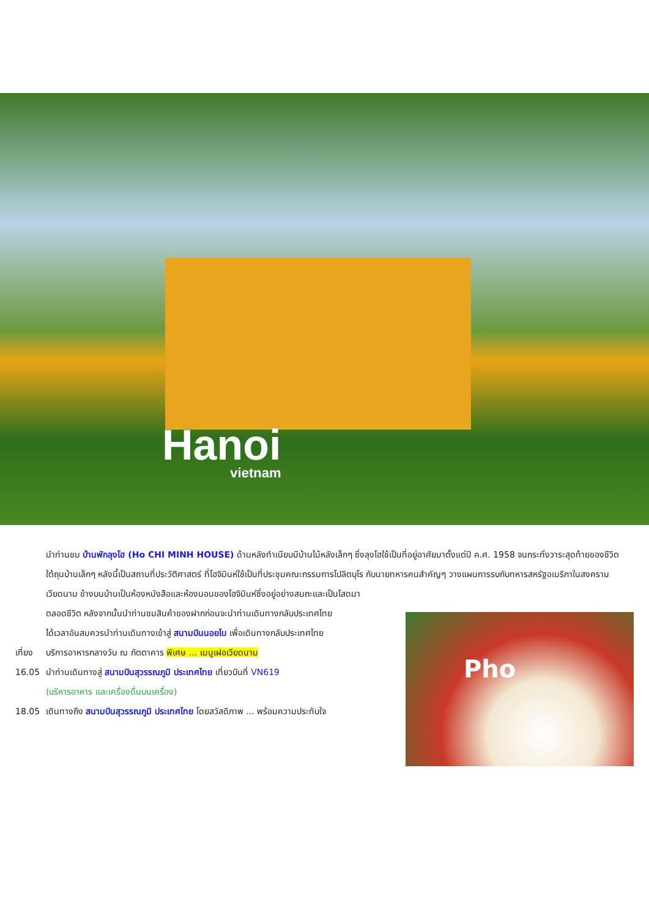Hanoi
vietnam
นำท่านชม บ้านพักลุงโฮ (Ho CHI MINH HOUSE) ด้านหลังทำเนียบมีบ้านไม้หลังเล็กๆ ซึ่งลุงโฮใช้เป็นที่อยู่อาศัยมาตั้งแต่ปี ค.ศ. 1958 จนกระทั่งวาระสุดท้ายของชีวิต ใต้ถุนบ้านเล็กๆ หลังนี้เป็นสถานที่ประวัติศาสตร์ ที่โฮจิมินห์ใช้เป็นที่ประชุมคณะกรรมการโปลิตบุโร กับนายทหารคนสำคัญๆ วางแผนการรบกับทหารสหรัฐอเมริกาในสงครามเวียดนาม ข้างบนบ้านเป็นห้องหนังสือและห้องนอนของโฮจิมินห์ซึ่งอยู่อย่างสมถะและเป็นโสดมา
ตลอดชีวิต หลังจากนั้นนำท่านชมสินค้าของฝากก่อนจะนำท่านเดินทางกลับประเทศไทย
ได้เวลาอันสมควรนำท่านเดินทางเข้าสู่ สนามบินนอยไบ เพื่อเดินทางกลับประเทศไทย
เที่ยง
บริการอาหารกลางวัน ณ ภัตตาคาร พิเศษ ... เมนูเฝอเวียดนาม
16.05 นำท่านเดินทางสู่ สนามบินสุวรรณภูมิ ประเทศไทย เที่ยวบินที่ VN619
(บริหารอาหาร และเครื่องดื่มบนเครื่อง)
18.05 เดินทางถึง สนามบินสุวรรณภูมิ ประเทศไทย โดยสวัสดิภาพ ... พร้อมความประทับใจ
Pho